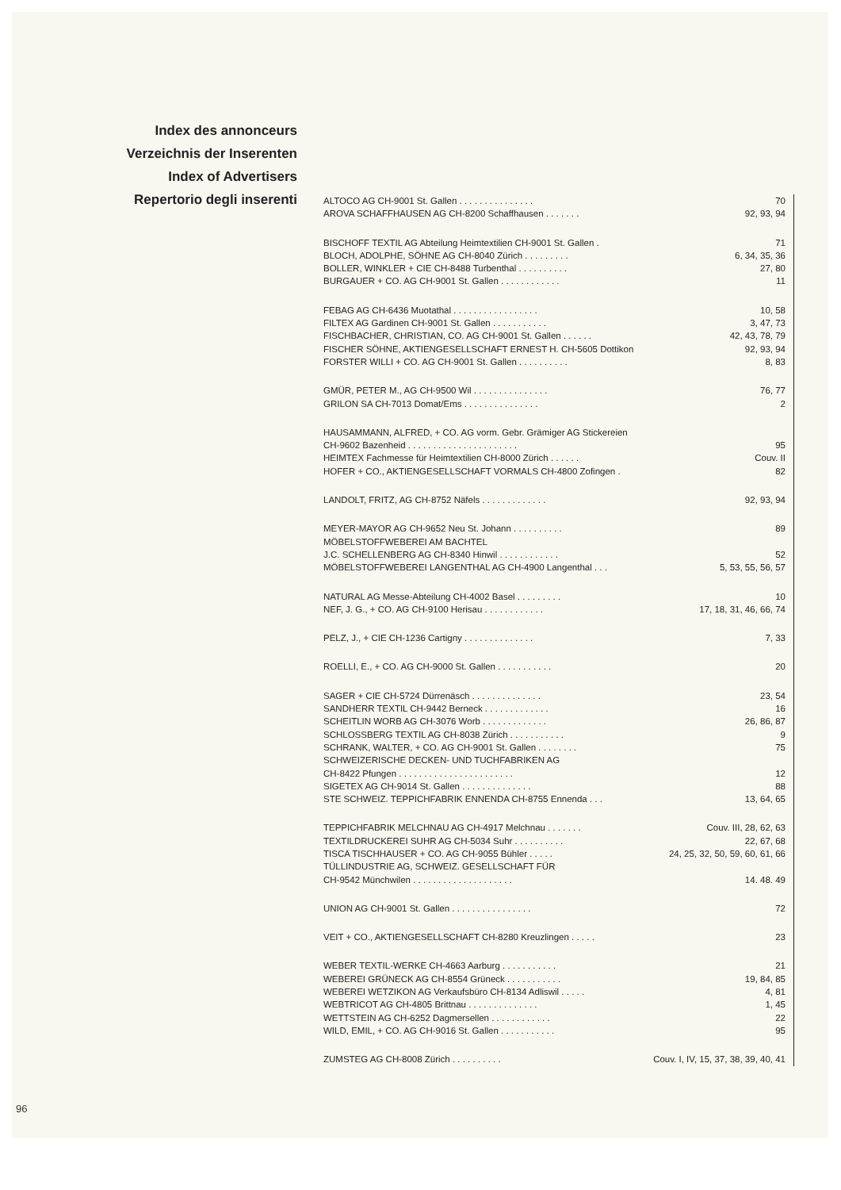Index des annonceurs
Verzeichnis der Inserenten
Index of Advertisers
Repertorio degli inserenti
| ALTOCO AG CH-9001 St. Gallen . . . . . . . . . . . . . . . | 70 |
| AROVA SCHAFFHAUSEN AG CH-8200 Schaffhausen . . . . . . . | 92, 93, 94 |
| BISCHOFF TEXTIL AG Abteilung Heimtextilien CH-9001 St. Gallen . | 71 |
| BLOCH, ADOLPHE, SÖHNE AG CH-8040 Zürich . . . . . . . . . | 6, 34, 35, 36 |
| BOLLER, WINKLER + CIE CH-8488 Turbenthal . . . . . . . . . . | 27, 80 |
| BURGAUER + CO. AG CH-9001 St. Gallen . . . . . . . . . . . . | 11 |
| FEBAG AG CH-6436 Muotathal . . . . . . . . . . . . . . . . . | 10, 58 |
| FILTEX AG Gardinen CH-9001 St. Gallen . . . . . . . . . . . | 3, 47, 73 |
| FISCHBACHER, CHRISTIAN, CO. AG CH-9001 St. Gallen . . . . . . | 42, 43, 78, 79 |
| FISCHER SÖHNE, AKTIENGESELLSCHAFT ERNEST H. CH-5605 Dottikon | 92, 93, 94 |
| FORSTER WILLI + CO. AG CH-9001 St. Gallen . . . . . . . . . . | 8, 83 |
| GMÜR, PETER M., AG CH-9500 Wil . . . . . . . . . . . . . . . | 76, 77 |
| GRILON SA CH-7013 Domat/Ems . . . . . . . . . . . . . . . | 2 |
| HAUSAMMANN, ALFRED, + CO. AG vorm. Gebr. Grämiger AG Stickereien CH-9602 Bazenheid . . . . . . . . . . . . . . . . . . . . . . | 95 |
| HEIMTEX Fachmesse für Heimtextilien CH-8000 Zürich . . . . . . | Couv. II |
| HOFER + CO., AKTIENGESELLSCHAFT VORMALS CH-4800 Zofingen . | 82 |
| LANDOLT, FRITZ, AG CH-8752 Näfels . . . . . . . . . . . . . | 92, 93, 94 |
| MEYER-MAYOR AG CH-9652 Neu St. Johann . . . . . . . . . . | 89 |
| MÖBELSTOFFWEBEREI AM BACHTEL J.C. SCHELLENBERG AG CH-8340 Hinwil . . . . . . . . . . . . | 52 |
| MÖBELSTOFFWEBEREI LANGENTHAL AG CH-4900 Langenthal . . . | 5, 53, 55, 56, 57 |
| NATURAL AG Messe-Abteilung CH-4002 Basel . . . . . . . . . | 10 |
| NEF, J. G., + CO. AG CH-9100 Herisau . . . . . . . . . . . . | 17, 18, 31, 46, 66, 74 |
| PELZ, J., + CIE CH-1236 Cartigny . . . . . . . . . . . . . . | 7, 33 |
| ROELLI, E., + CO. AG CH-9000 St. Gallen . . . . . . . . . . . | 20 |
| SAGER + CIE CH-5724 Dürrenäsch . . . . . . . . . . . . . . | 23, 54 |
| SANDHERR TEXTIL CH-9442 Berneck . . . . . . . . . . . . . | 16 |
| SCHEITLIN WORB AG CH-3076 Worb . . . . . . . . . . . . . | 26, 86, 87 |
| SCHLOSSBERG TEXTIL AG CH-8038 Zürich . . . . . . . . . . . | 9 |
| SCHRANK, WALTER, + CO. AG CH-9001 St. Gallen . . . . . . . . | 75 |
| SCHWEIZERISCHE DECKEN- UND TUCHFABRIKEN AG CH-8422 Pfungen . . . . . . . . . . . . . . . . . . . . . . . | 12 |
| SIGETEX AG CH-9014 St. Gallen . . . . . . . . . . . . . . | 88 |
| STE SCHWEIZ. TEPPICHFABRIK ENNENDA CH-8755 Ennenda . . . | 13, 64, 65 |
| TEPPICHFABRIK MELCHNAU AG CH-4917 Melchnau . . . . . . . | Couv. III, 28, 62, 63 |
| TEXTILDRUCKEREI SUHR AG CH-5034 Suhr . . . . . . . . . . | 22, 67, 68 |
| TISCA TISCHHAUSER + CO. AG CH-9055 Bühler . . . . . | 24, 25, 32, 50, 59, 60, 61, 66 |
| TÜLLINDUSTRIE AG, SCHWEIZ. GESELLSCHAFT FÜR CH-9542 Münchwilen . . . . . . . . . . . . . . . . . . . . | 14. 48. 49 |
| UNION AG CH-9001 St. Gallen . . . . . . . . . . . . . . . . | 72 |
| VEIT + CO., AKTIENGESELLSCHAFT CH-8280 Kreuzlingen . . . . . | 23 |
| WEBER TEXTIL-WERKE CH-4663 Aarburg . . . . . . . . . . . | 21 |
| WEBEREI GRÜNECK AG CH-8554 Grüneck . . . . . . . . . . . | 19, 84, 85 |
| WEBEREI WETZIKON AG Verkaufsbüro CH-8134 Adliswil . . . . . | 4, 81 |
| WEBTRICOT AG CH-4805 Brittnau . . . . . . . . . . . . . . | 1, 45 |
| WETTSTEIN AG CH-6252 Dagmersellen . . . . . . . . . . . . | 22 |
| WILD, EMIL, + CO. AG CH-9016 St. Gallen . . . . . . . . . . . | 95 |
| ZUMSTEG AG CH-8008 Zürich . . . . . . . . . . | Couv. I, IV, 15, 37, 38, 39, 40, 41 |
96